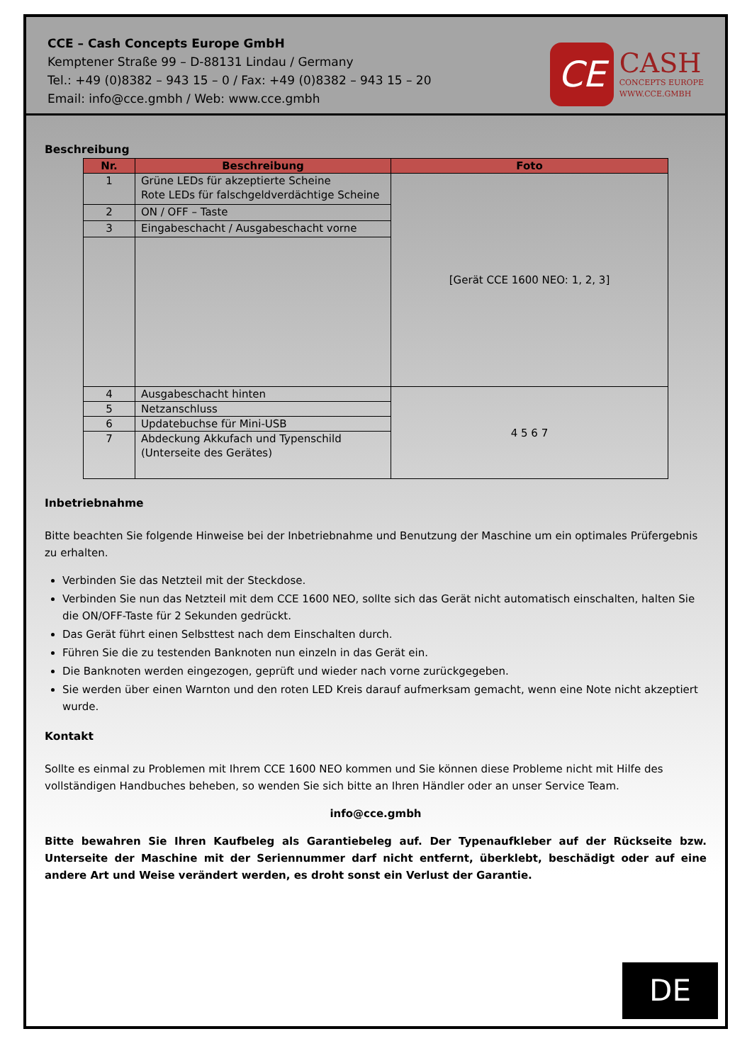CCE – Cash Concepts Europe GmbH
Kemptener Straße 99 – D-88131 Lindau / Germany
Tel.: +49 (0)8382 – 943 15 – 0 / Fax: +49 (0)8382 – 943 15 – 20
Email: info@cce.gmbh / Web: www.cce.gmbh
CE
CASH
CONCEPTS EUROPE
WWW.CCE.GMBH
Beschreibung
| Nr. | Beschreibung | Foto |
| --- | --- | --- |
| 1 | Grüne LEDs für akzeptierte Scheine Rote LEDs für falschgeldverdächtige Scheine | [Gerät CCE 1600 NEO: 1, 2, 3] |
| 2 | ON / OFF – Taste | |
| 3 | Eingabeschacht / Ausgabeschacht vorne | |
| 4 | Ausgabeschacht hinten | 4 5 6 7 |
| 5 | Netzanschluss | |
| 6 | Updatebuchse für Mini-USB | |
| 7 | Abdeckung Akkufach und Typenschild (Unterseite des Gerätes) | |
Inbetriebnahme
Bitte beachten Sie folgende Hinweise bei der Inbetriebnahme und Benutzung der Maschine um ein optimales Prüfergebnis zu erhalten.
Verbinden Sie das Netzteil mit der Steckdose.
Verbinden Sie nun das Netzteil mit dem CCE 1600 NEO, sollte sich das Gerät nicht automatisch einschalten, halten Sie die ON/OFF-Taste für 2 Sekunden gedrückt.
Das Gerät führt einen Selbsttest nach dem Einschalten durch.
Führen Sie die zu testenden Banknoten nun einzeln in das Gerät ein.
Die Banknoten werden eingezogen, geprüft und wieder nach vorne zurückgegeben.
Sie werden über einen Warnton und den roten LED Kreis darauf aufmerksam gemacht, wenn eine Note nicht akzeptiert wurde.
Kontakt
Sollte es einmal zu Problemen mit Ihrem CCE 1600 NEO kommen und Sie können diese Probleme nicht mit Hilfe des vollständigen Handbuches beheben, so wenden Sie sich bitte an Ihren Händler oder an unser Service Team.
info@cce.gmbh
Bitte bewahren Sie Ihren Kaufbeleg als Garantiebeleg auf. Der Typenaufkleber auf der Rückseite bzw. Unterseite der Maschine mit der Seriennummer darf nicht entfernt, überklebt, beschädigt oder auf eine andere Art und Weise verändert werden, es droht sonst ein Verlust der Garantie.
DE